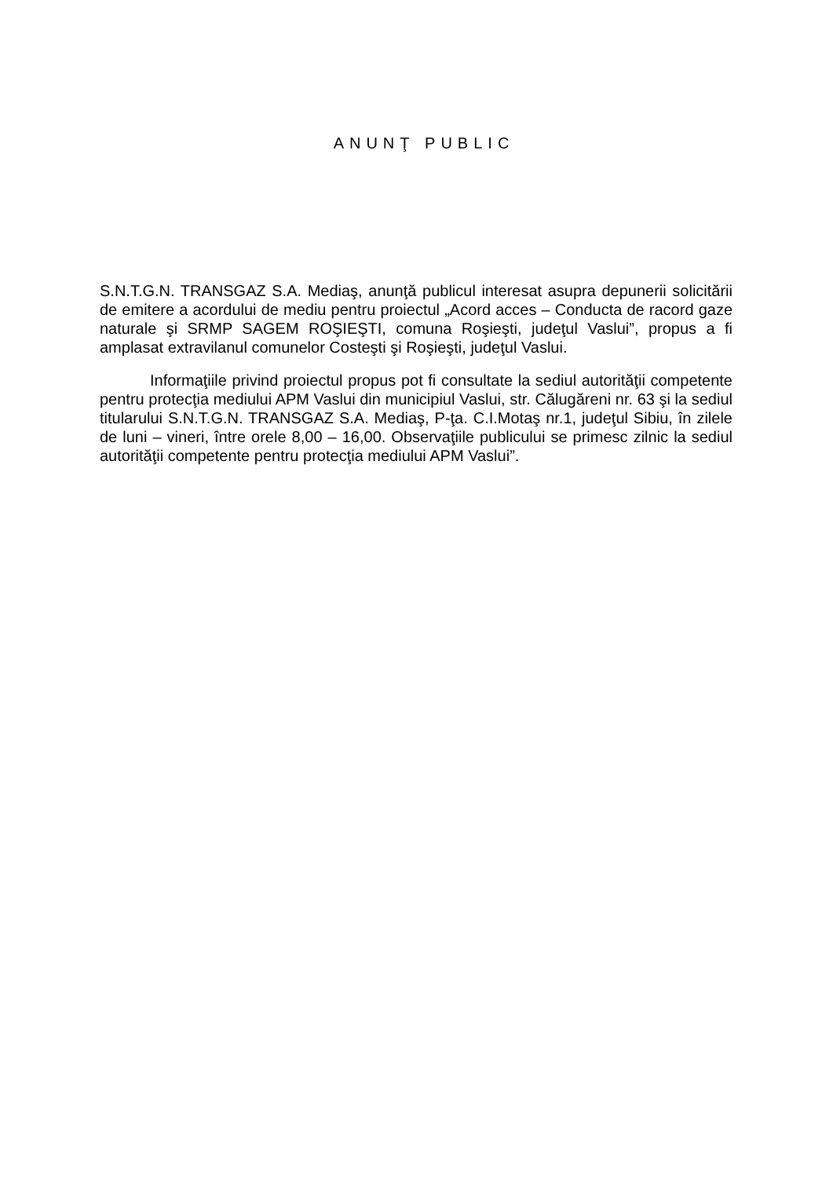ANUNŢ PUBLIC
S.N.T.G.N. TRANSGAZ S.A. Mediaş, anunţă publicul interesat asupra depunerii solicitării de emitere a acordului de mediu pentru proiectul „Acord acces – Conducta de racord gaze naturale şi SRMP SAGEM ROŞIEŞTI, comuna Roşieşti, judeţul Vaslui”, propus a fi amplasat extravilanul comunelor Costeşti şi Roşieşti, judeţul Vaslui.
Informaţiile privind proiectul propus pot fi consultate la sediul autorităţii competente pentru protecţia mediului APM Vaslui din municipiul Vaslui, str. Călugăreni nr. 63 şi la sediul titularului S.N.T.G.N. TRANSGAZ S.A. Mediaş, P-ţa. C.I.Motaş nr.1, judeţul Sibiu, în zilele de luni – vineri, între orele 8,00 – 16,00. Observaţiile publicului se primesc zilnic la sediul autorităţii competente pentru protecţia mediului APM Vaslui”.